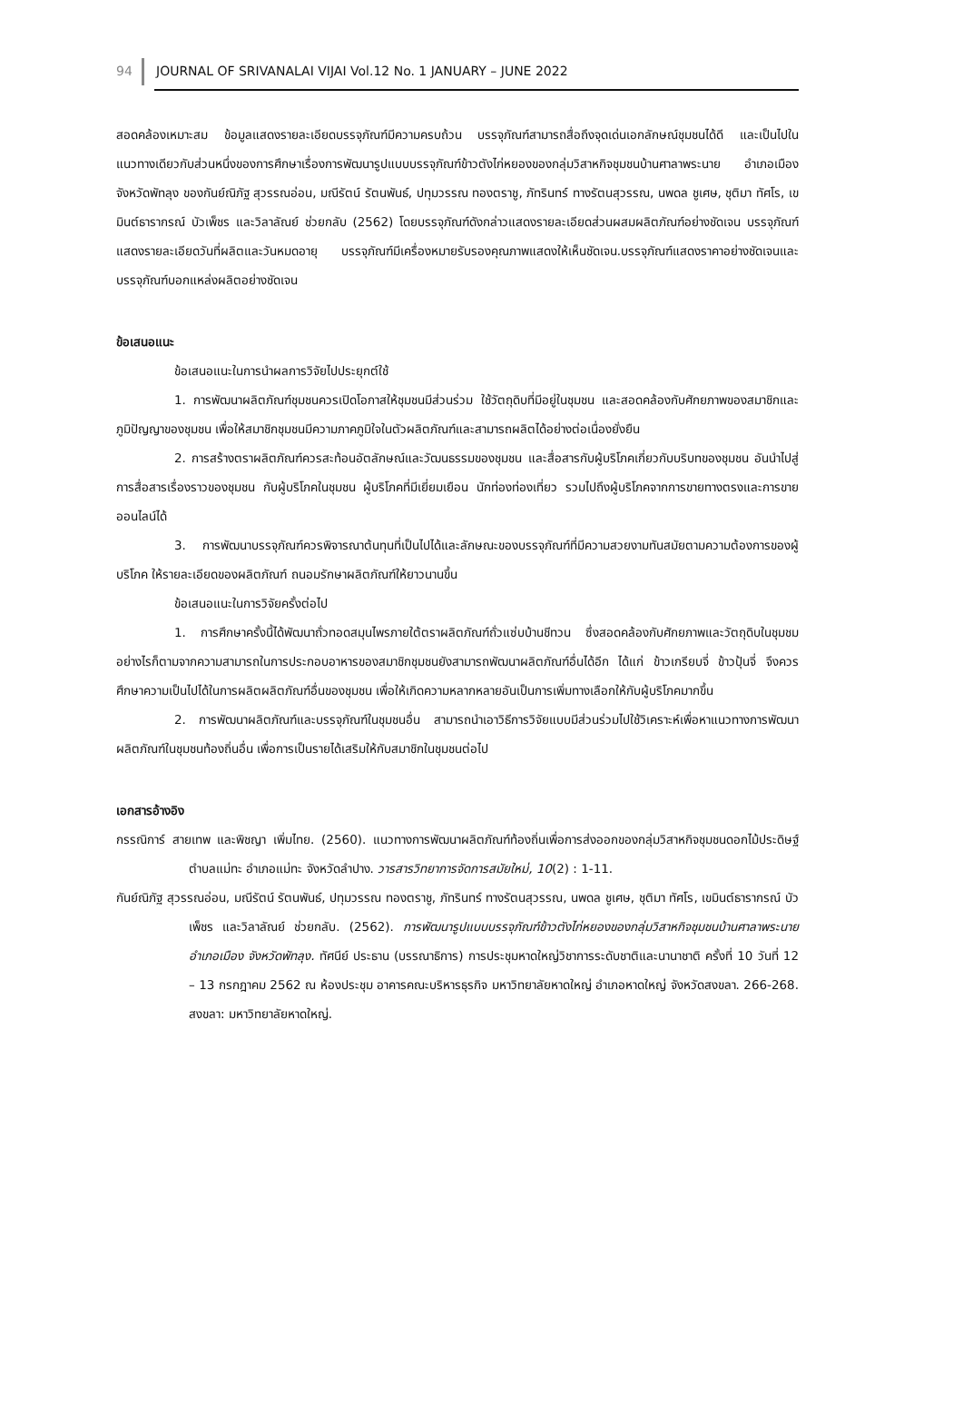94 JOURNAL OF SRIVANALAI VIJAI Vol.12 No. 1 JANUARY – JUNE 2022
สอดคล้องเหมาะสม ข้อมูลแสดงรายละเอียดบรรจุภัณฑ์มีความครบถ้วน บรรจุภัณฑ์สามารถสื่อถึงจุดเด่นเอกลักษณ์ชุมชนได้ดี และเป็นไปในแนวทางเดียวกับส่วนหนึ่งของการศึกษาเรื่องการพัฒนารูปแบบบรรจุภัณฑ์ข้าวตังไก่หยองของกลุ่มวิสาหกิจชุมชนบ้านศาลาพระนาย อำเภอเมือง จังหวัดพัทลุง ของกันย์ณิภัฐ สุวรรณอ่อน, มณีรัตน์ รัตนพันธ์, ปทุมวรรณ ทองตราชู, ภัทรินทร์ ทางรัตนสุวรรณ, นพดล ชูเศษ, ชุติมา ทัศโร, เขมินต์ธารากรณ์ บัวเพ็ชร และวิลาลัณย์ ช่วยกลับ (2562) โดยบรรจุภัณฑ์ดังกล่าวแสดงรายละเอียดส่วนผสมผลิตภัณฑ์อย่างชัดเจน บรรจุภัณฑ์แสดงรายละเอียดวันที่ผลิตและวันหมดอายุ บรรจุภัณฑ์มีเครื่องหมายรับรองคุณภาพแสดงให้เห็นชัดเจน.บรรจุภัณฑ์แสดงราคาอย่างชัดเจนและบรรจุภัณฑ์บอกแหล่งผลิตอย่างชัดเจน
ข้อเสนอแนะ
ข้อเสนอแนะในการนำผลการวิจัยไปประยุกต์ใช้
1. การพัฒนาผลิตภัณฑ์ชุมชนควรเปิดโอกาสให้ชุมชนมีส่วนร่วม ใช้วัตถุดิบที่มีอยู่ในชุมชน และสอดคล้องกับศักยภาพของสมาชิกและภูมิปัญญาของชุมชน เพื่อให้สมาชิกชุมชนมีความภาคภูมิใจในตัวผลิตภัณฑ์และสามารถผลิตได้อย่างต่อเนื่องยั่งยืน
2. การสร้างตราผลิตภัณฑ์ควรสะท้อนอัตลักษณ์และวัฒนธรรมของชุมชน และสื่อสารกับผู้บริโภคเกี่ยวกับบริบทของชุมชน อันนำไปสู่การสื่อสารเรื่องราวของชุมชน กับผู้บริโภคในชุมชน ผู้บริโภคที่มีเยี่ยมเยือน นักท่องท่องเที่ยว รวมไปถึงผู้บริโภคจากการขายทางตรงและการขายออนไลน์ได้
3. การพัฒนาบรรจุภัณฑ์ควรพิจารณาต้นทุนที่เป็นไปได้และลักษณะของบรรจุภัณฑ์ที่มีความสวยงามทันสมัยตามความต้องการของผู้บริโภค ให้รายละเอียดของผลิตภัณฑ์ ถนอมรักษาผลิตภัณฑ์ให้ยาวนานขึ้น
ข้อเสนอแนะในการวิจัยครั้งต่อไป
1. การศึกษาครั้งนี้ได้พัฒนาถั่วทอดสมุนไพรภายใต้ตราผลิตภัณฑ์ถั่วแซ่บบ้านชีทวน ซึ่งสอดคล้องกับศักยภาพและวัตถุดิบในชุมชม อย่างไรก็ตามจากความสามารถในการประกอบอาหารของสมาชิกชุมชนยังสามารถพัฒนาผลิตภัณฑ์อื่นได้อีก ได้แก่ ข้าวเกรียบจี่ ข้าวปุ้นจี่ จึงควรศึกษาความเป็นไปได้ในการผลิตผลิตภัณฑ์อื่นของชุมชน เพื่อให้เกิดความหลากหลายอันเป็นการเพิ่มทางเลือกให้กับผู้บริโภคมากขึ้น
2. การพัฒนาผลิตภัณฑ์และบรรจุภัณฑ์ในชุมชนอื่น สามารถนำเอาวิธีการวิจัยแบบมีส่วนร่วมไปใช้วิเคราะห์เพื่อหาแนวทางการพัฒนาผลิตภัณฑ์ในชุมชนท้องถิ่นอื่น เพื่อการเป็นรายได้เสริมให้กับสมาชิกในชุมชนต่อไป
เอกสารอ้างอิง
กรรณิการ์ สายเทพ และพิชญา เพิ่มไทย. (2560). แนวทางการพัฒนาผลิตภัณฑ์ท้องถิ่นเพื่อการส่งออกของกลุ่มวิสาหกิจชุมชนดอกไม้ประดิษฐ์ ตำบลแม่ทะ อำเภอแม่ทะ จังหวัดลำปาง. วารสารวิทยาการจัดการสมัยใหม่, 10(2) : 1-11.
กันย์ณิภัฐ สุวรรณอ่อน, มณีรัตน์ รัตนพันธ์, ปทุมวรรณ ทองตราชู, ภัทรินทร์ ทางรัตนสุวรรณ, นพดล ชูเศษ, ชุติมา ทัศโร, เขมินต์ธารากรณ์ บัวเพ็ชร และวิลาลัณย์ ช่วยกลับ. (2562). การพัฒนารูปแบบบรรจุภัณฑ์ข้าวตังไก่หยองของกลุ่มวิสาหกิจชุมชนบ้านศาลาพระนาย อำเภอเมือง จังหวัดพัทลุง. ทัศนีย์ ประธาน (บรรณาธิการ) การประชุมหาดใหญ่วิชาการระดับชาติและนานาชาติ ครั้งที่ 10 วันที่ 12 – 13 กรกฎาคม 2562 ณ ห้องประชุม อาคารคณะบริหารธุรกิจ มหาวิทยาลัยหาดใหญ่ อำเภอหาดใหญ่ จังหวัดสงขลา. 266-268. สงขลา: มหาวิทยาลัยหาดใหญ่.